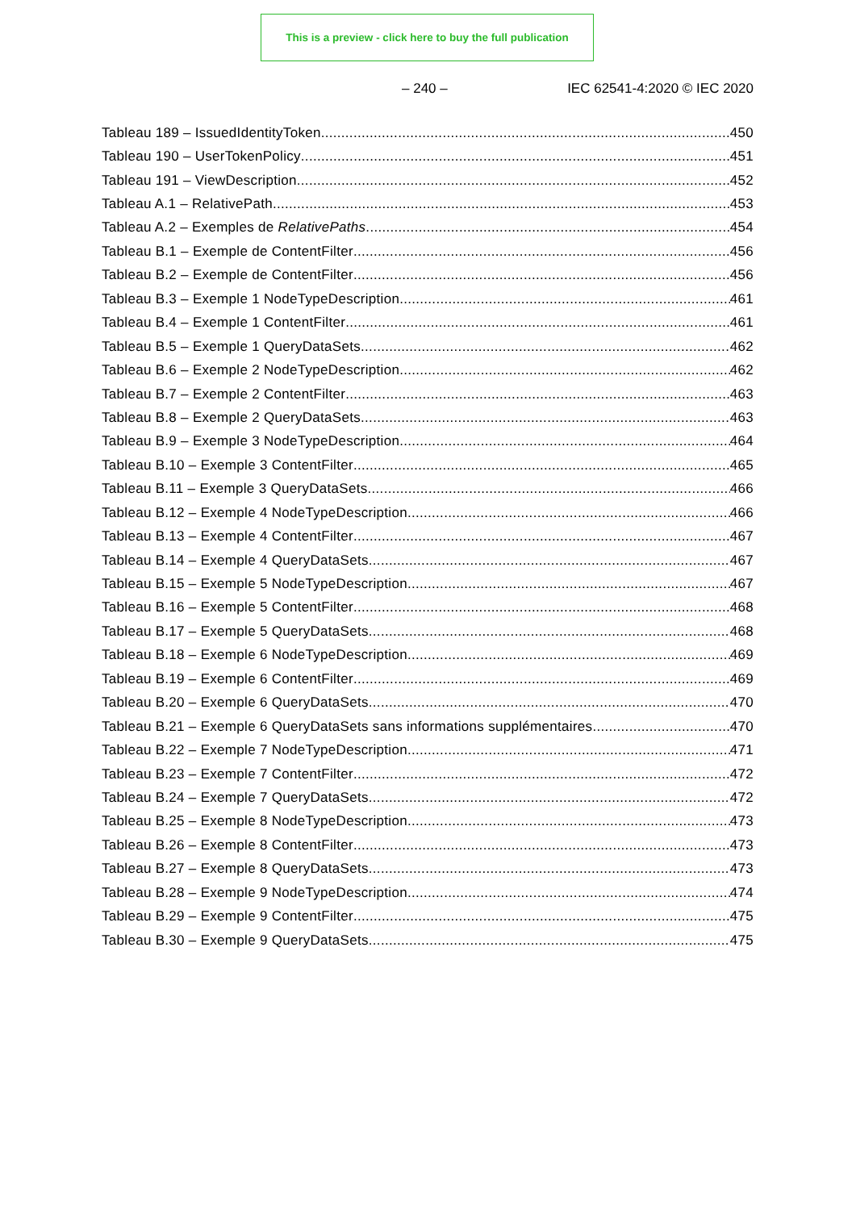This is a preview - click here to buy the full publication
– 240 – IEC 62541-4:2020 © IEC 2020
Tableau 189 – IssuedIdentityToken 450
Tableau 190 – UserTokenPolicy 451
Tableau 191 – ViewDescription 452
Tableau A.1 – RelativePath 453
Tableau A.2 – Exemples de RelativePaths 454
Tableau B.1 – Exemple de ContentFilter 456
Tableau B.2 – Exemple de ContentFilter 456
Tableau B.3 – Exemple 1 NodeTypeDescription 461
Tableau B.4 – Exemple 1 ContentFilter 461
Tableau B.5 – Exemple 1 QueryDataSets 462
Tableau B.6 – Exemple 2 NodeTypeDescription 462
Tableau B.7 – Exemple 2 ContentFilter 463
Tableau B.8 – Exemple 2 QueryDataSets 463
Tableau B.9 – Exemple 3 NodeTypeDescription 464
Tableau B.10 – Exemple 3 ContentFilter 465
Tableau B.11 – Exemple 3 QueryDataSets 466
Tableau B.12 – Exemple 4 NodeTypeDescription 466
Tableau B.13 – Exemple 4 ContentFilter 467
Tableau B.14 – Exemple 4 QueryDataSets 467
Tableau B.15 – Exemple 5 NodeTypeDescription 467
Tableau B.16 – Exemple 5 ContentFilter 468
Tableau B.17 – Exemple 5 QueryDataSets 468
Tableau B.18 – Exemple 6 NodeTypeDescription 469
Tableau B.19 – Exemple 6 ContentFilter 469
Tableau B.20 – Exemple 6 QueryDataSets 470
Tableau B.21 – Exemple 6 QueryDataSets sans informations supplémentaires 470
Tableau B.22 – Exemple 7 NodeTypeDescription 471
Tableau B.23 – Exemple 7 ContentFilter 472
Tableau B.24 – Exemple 7 QueryDataSets 472
Tableau B.25 – Exemple 8 NodeTypeDescription 473
Tableau B.26 – Exemple 8 ContentFilter 473
Tableau B.27 – Exemple 8 QueryDataSets 473
Tableau B.28 – Exemple 9 NodeTypeDescription 474
Tableau B.29 – Exemple 9 ContentFilter 475
Tableau B.30 – Exemple 9 QueryDataSets 475